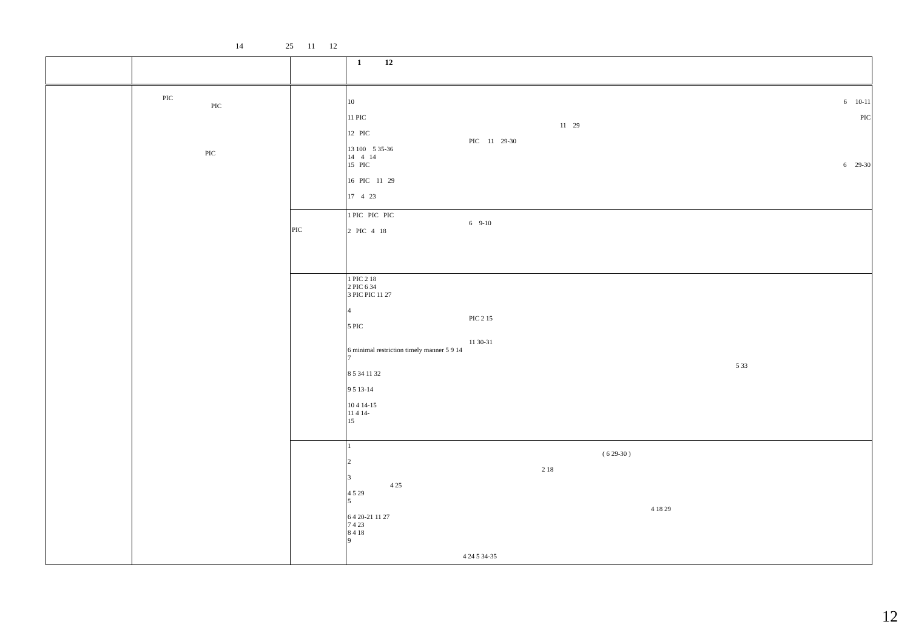14 25 11 12
| | | | 1 12 |
| --- | --- | --- | --- |
| | PIC PIC PIC | | 10 6 10-11 11 PIC PIC 11 29 12 PIC PIC 11 29-30 13 100 5 35-36 14 4 14 15 PIC 6 29-30 16 PIC 11 29 17 4 23 |
| | | PIC | 1 PIC PIC PIC 6 9-10 2 PIC 4 18 |
| | | | 1 PIC 2 18 2 PIC 6 34 3 PIC PIC 11 27 4 PIC 2 15 5 PIC 11 30-31 6 minimal restriction timely manner 5 9 14 7 5 33 8 5 34 11 32 9 5 13-14 10 4 14-15 11 4 14- 15 |
| | | | 1 ( 6 29-30 ) 2 2 18 3 4 25 4 5 29 5 4 18 29 6 4 20-21 11 27 7 4 23 8 4 18 9 4 24 5 34-35 |
12